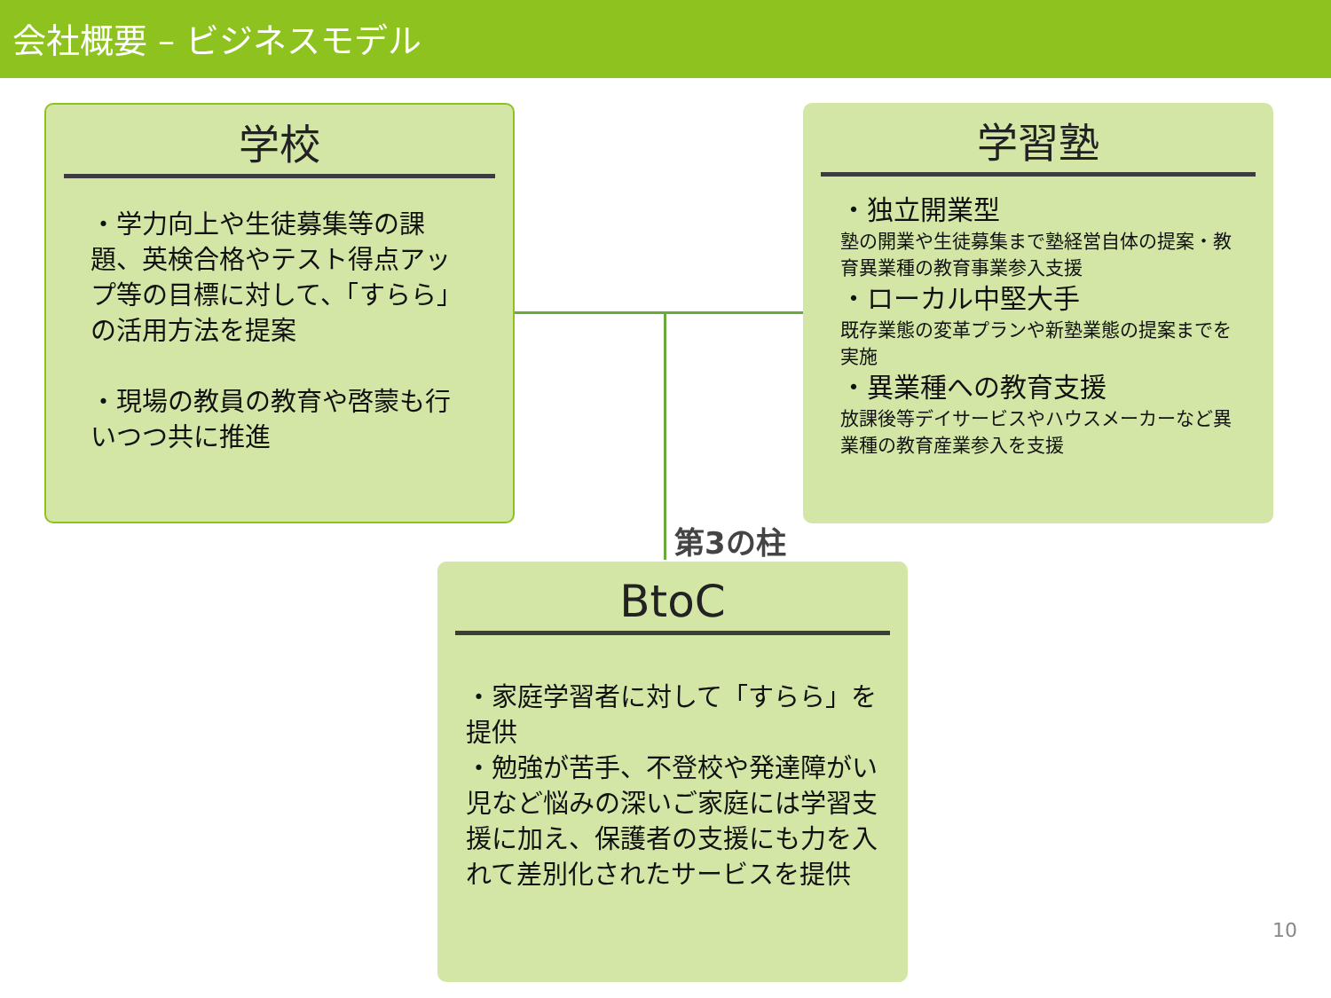会社概要 – ビジネスモデル
学校
・学力向上や生徒募集等の課題、英検合格やテスト得点アップ等の目標に対して、「すらら」の活用方法を提案
・現場の教員の教育や啓蒙も行いつつ共に推進
学習塾
・独立開業型
塾の開業や生徒募集まで塾経営自体の提案・教育異業種の教育事業参入支援
・ローカル中堅大手
既存業態の変革プランや新塾業態の提案までを実施
・異業種への教育支援
放課後等デイサービスやハウスメーカーなど異業種の教育産業参入を支援
第3の柱
BtoC
・家庭学習者に対して「すらら」を提供
・勉強が苦手、不登校や発達障がい児など悩みの深いご家庭には学習支援に加え、保護者の支援にも力を入れて差別化されたサービスを提供
10